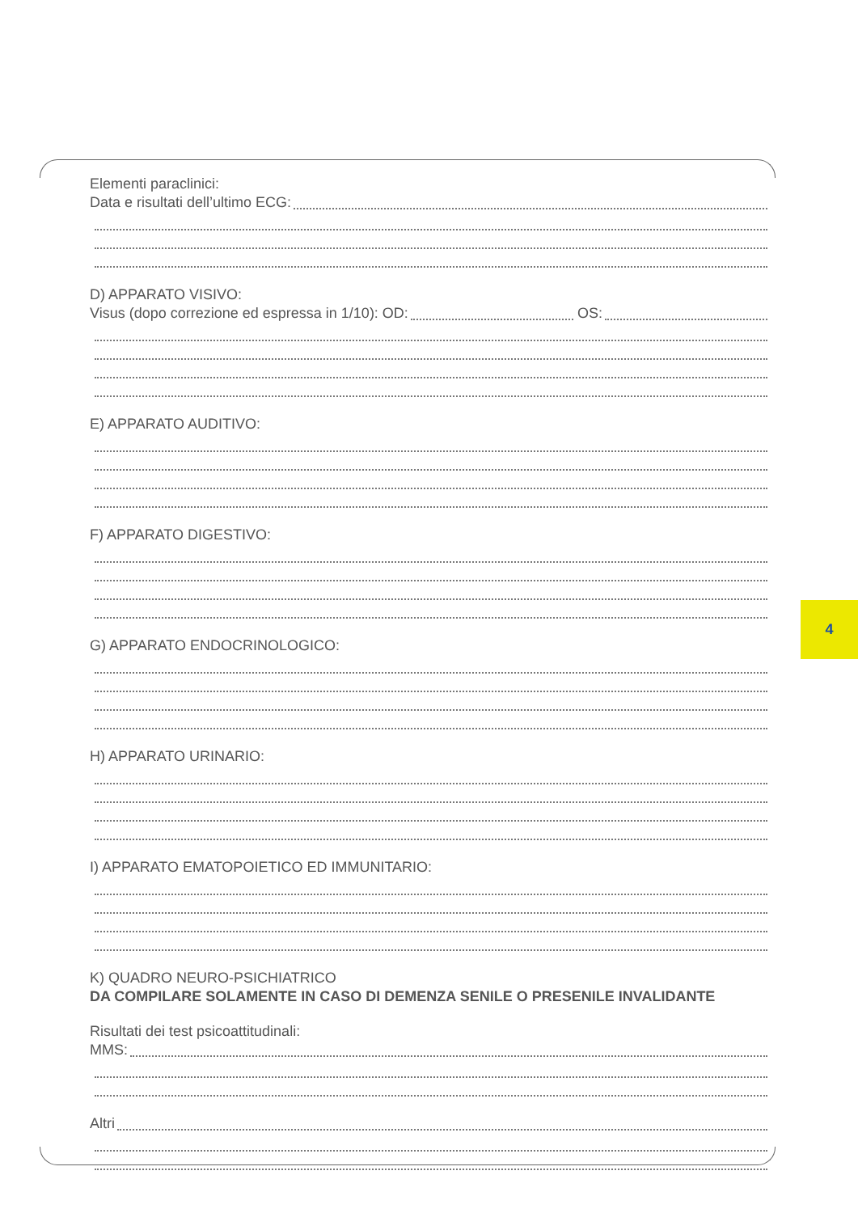Elementi paraclinici:
Data e risultati dell’ultimo ECG:
D) APPARATO VISIVO:
Visus (dopo correzione ed espressa in 1/10): OD:
OS:
E) APPARATO AUDITIVO:
F) APPARATO DIGESTIVO:
G) APPARATO ENDOCRINOLOGICO:
H) APPARATO URINARIO:
I) APPARATO EMATOPOIETICO ED IMMUNITARIO:
K) QUADRO NEURO-PSICHIATRICO
DA COMPILARE SOLAMENTE IN CASO DI DEMENZA SENILE O PRESENILE INVALIDANTE
Risultati dei test psicoattitudinali:
MMS:
Altri
4